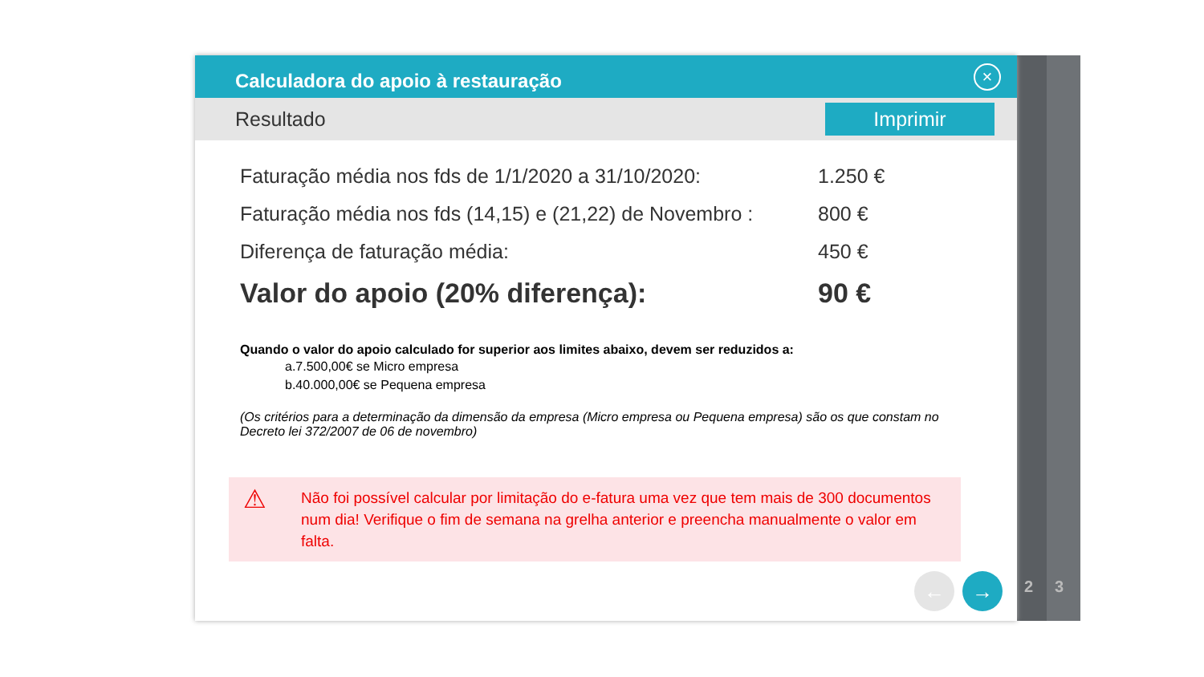2 3
Calculadora do apoio à restauração
×
Resultado
Imprimir
Faturação média nos fds de 1/1/2020 a 31/10/2020: 1.250 €
Faturação média nos fds (14,15) e (21,22) de Novembro : 800 €
Diferença de faturação média: 450 €
Valor do apoio (20% diferença): 90 €
Quando o valor do apoio calculado for superior aos limites abaixo, devem ser reduzidos a:
a.7.500,00€ se Micro empresa
b.40.000,00€ se Pequena empresa
(Os critérios para a determinação da dimensão da empresa (Micro empresa ou Pequena empresa) são os que constam no Decreto lei 372/2007 de 06 de novembro)
⚠ Não foi possível calcular por limitação do e-fatura uma vez que tem mais de 300 documentos num dia! Verifique o fim de semana na grelha anterior e preencha manualmente o valor em falta.
← →